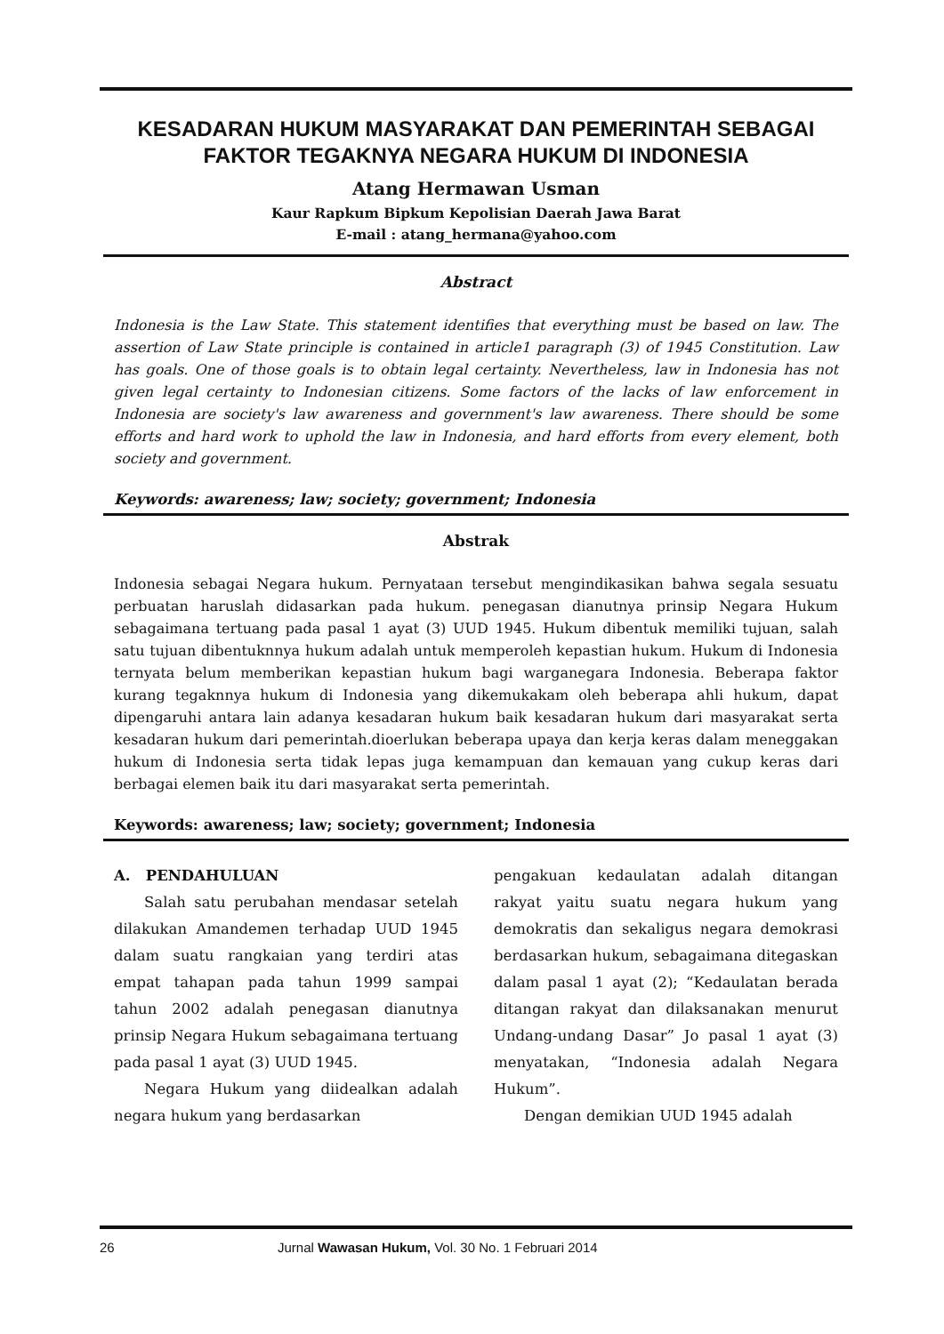KESADARAN HUKUM MASYARAKAT DAN PEMERINTAH SEBAGAI FAKTOR TEGAKNYA NEGARA HUKUM DI INDONESIA
Atang Hermawan Usman
Kaur Rapkum Bipkum Kepolisian Daerah Jawa Barat
E-mail : atang_hermana@yahoo.com
Abstract
Indonesia is the Law State. This statement identifies that everything must be based on law. The assertion of Law State principle is contained in article1 paragraph (3) of 1945 Constitution. Law has goals. One of those goals is to obtain legal certainty. Nevertheless, law in Indonesia has not given legal certainty to Indonesian citizens. Some factors of the lacks of law enforcement in Indonesia are society's law awareness and government's law awareness. There should be some efforts and hard work to uphold the law in Indonesia, and hard efforts from every element, both society and government.
Keywords: awareness; law; society; government; Indonesia
Abstrak
Indonesia sebagai Negara hukum. Pernyataan tersebut mengindikasikan bahwa segala sesuatu perbuatan haruslah didasarkan pada hukum. penegasan dianutnya prinsip Negara Hukum sebagaimana tertuang pada pasal 1 ayat (3) UUD 1945. Hukum dibentuk memiliki tujuan, salah satu tujuan dibentuknnya hukum adalah untuk memperoleh kepastian hukum. Hukum di Indonesia ternyata belum memberikan kepastian hukum bagi warganegara Indonesia. Beberapa faktor kurang tegaknnya hukum di Indonesia yang dikemukakam oleh beberapa ahli hukum, dapat dipengaruhi antara lain adanya kesadaran hukum baik kesadaran hukum dari masyarakat serta kesadaran hukum dari pemerintah.dioerlukan beberapa upaya dan kerja keras dalam meneggakan hukum di Indonesia serta tidak lepas juga kemampuan dan kemauan yang cukup keras dari berbagai elemen baik itu dari masyarakat serta pemerintah.
Keywords: awareness; law; society; government; Indonesia
A. PENDAHULUAN
Salah satu perubahan mendasar setelah dilakukan Amandemen terhadap UUD 1945 dalam suatu rangkaian yang terdiri atas empat tahapan pada tahun 1999 sampai tahun 2002 adalah penegasan dianutnya prinsip Negara Hukum sebagaimana tertuang pada pasal 1 ayat (3) UUD 1945.
Negara Hukum yang diidealkan adalah negara hukum yang berdasarkan
pengakuan kedaulatan adalah ditangan rakyat yaitu suatu negara hukum yang demokratis dan sekaligus negara demokrasi berdasarkan hukum, sebagaimana ditegaskan dalam pasal 1 ayat (2); “Kedaulatan berada ditangan rakyat dan dilaksanakan menurut Undang-undang Dasar” Jo pasal 1 ayat (3) menyatakan, “Indonesia adalah Negara Hukum”.
Dengan demikian UUD 1945 adalah
26 Jurnal Wawasan Hukum, Vol. 30 No. 1 Februari 2014